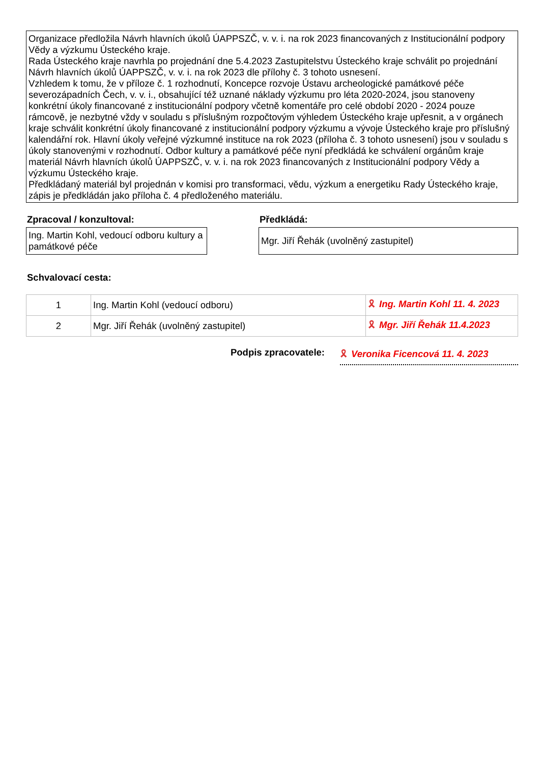Organizace předložila Návrh hlavních úkolů ÚAPPSZČ, v. v. i. na rok 2023 financovaných z Institucionální podpory Vědy a výzkumu Ústeckého kraje.
Rada Ústeckého kraje navrhla po projednání dne 5.4.2023 Zastupitelstvu Ústeckého kraje schválit po projednání Návrh hlavních úkolů ÚAPPSZČ, v. v. i. na rok 2023 dle přílohy č. 3 tohoto usnesení.
Vzhledem k tomu, že v příloze č. 1 rozhodnutí, Koncepce rozvoje Ústavu archeologické památkové péče severozápadních Čech, v. v. i., obsahující též uznané náklady výzkumu pro léta 2020-2024, jsou stanoveny konkrétní úkoly financované z institucionální podpory včetně komentáře pro celé období 2020 - 2024 pouze rámcově, je nezbytné vždy v souladu s příslušným rozpočtovým výhledem Ústeckého kraje upřesnit, a v orgánech kraje schválit konkrétní úkoly financované z institucionální podpory výzkumu a vývoje Ústeckého kraje pro příslušný kalendářní rok. Hlavní úkoly veřejné výzkumné instituce na rok 2023 (příloha č. 3 tohoto usnesení) jsou v souladu s úkoly stanovenými v rozhodnutí. Odbor kultury a památkové péče nyní předkládá ke schválení orgánům kraje materiál Návrh hlavních úkolů ÚAPPSZČ, v. v. i. na rok 2023 financovaných z Institucionální podpory Vědy a výzkumu Ústeckého kraje.
Předkládaný materiál byl projednán v komisi pro transformaci, vědu, výzkum a energetiku Rady Ústeckého kraje, zápis je předkládán jako příloha č. 4 předloženého materiálu.
Zpracoval / konzultoval:
Ing. Martin Kohl, vedoucí odboru kultury a památkové péče
Předkládá:
Mgr. Jiří Řehák (uvolněný zastupitel)
Schvalovací cesta:
| 1 | Ing. Martin Kohl (vedoucí odboru) | 🎗 Ing. Martin Kohl 11. 4. 2023 |
| 2 | Mgr. Jiří Řehák (uvolněný zastupitel) | 🎗 Mgr. Jiří Řehák 11.4.2023 |
Podpis zpracovatele: 🎗 Veronika Ficencová 11. 4. 2023